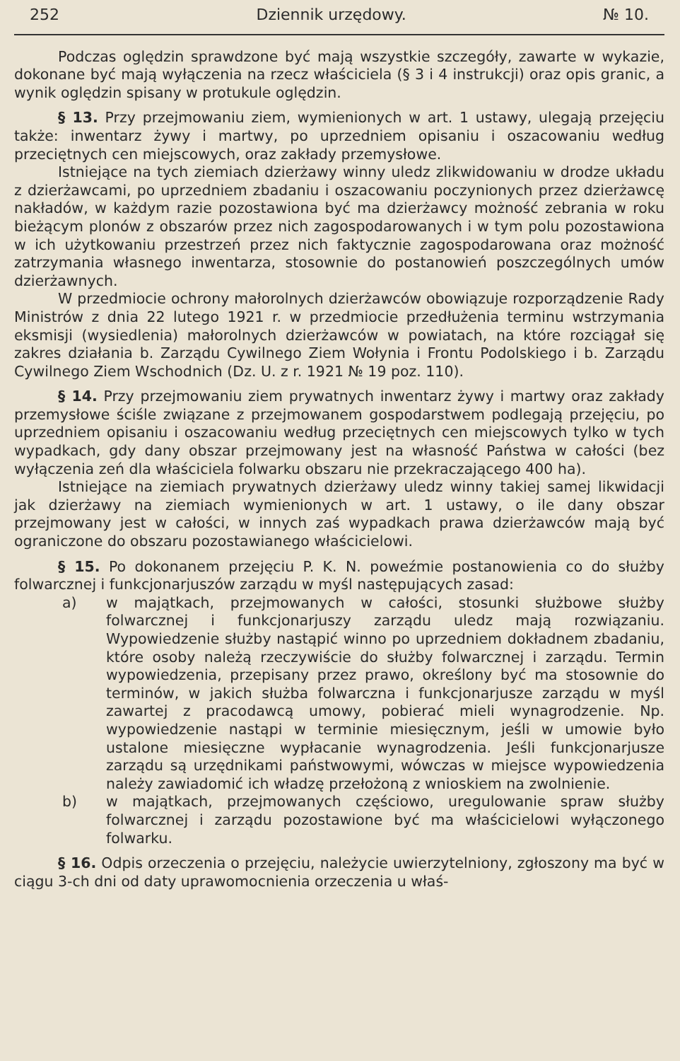252 Dziennik urzędowy. № 10.
Podczas oględzin sprawdzone być mają wszystkie szczegóły, zawarte w wykazie, dokonane być mają wyłączenia na rzecz właściciela (§ 3 i 4 instrukcji) oraz opis granic, a wynik oględzin spisany w protukule oględzin.
§ 13. Przy przejmowaniu ziem, wymienionych w art. 1 ustawy, ulegają przejęciu także: inwentarz żywy i martwy, po uprzedniem opisaniu i oszacowaniu według przeciętnych cen miejscowych, oraz zakłady przemysłowe.
Istniejące na tych ziemiach dzierżawy winny uledz zlikwidowaniu w drodze układu z dzierżawcami, po uprzedniem zbadaniu i oszacowaniu poczynionych przez dzierżawcę nakładów, w każdym razie pozostawiona być ma dzierżawcy możność zebrania w roku bieżącym plonów z obszarów przez nich zagospodarowanych i w tym polu pozostawiona w ich użytkowaniu przestrzeń przez nich faktycznie zagospodarowana oraz możność zatrzymania własnego inwentarza, stosownie do postanowień poszczególnych umów dzierżawnych.
W przedmiocie ochrony małorolnych dzierżawców obowiązuje rozporządzenie Rady Ministrów z dnia 22 lutego 1921 r. w przedmiocie przedłużenia terminu wstrzymania eksmisji (wysiedlenia) małorolnych dzierżawców w powiatach, na które rozciągał się zakres działania b. Zarządu Cywilnego Ziem Wołynia i Frontu Podolskiego i b. Zarządu Cywilnego Ziem Wschodnich (Dz. U. z r. 1921 № 19 poz. 110).
§ 14. Przy przejmowaniu ziem prywatnych inwentarz żywy i martwy oraz zakłady przemysłowe ściśle związane z przejmowanem gospodarstwem podlegają przejęciu, po uprzedniem opisaniu i oszacowaniu według przeciętnych cen miejscowych tylko w tych wypadkach, gdy dany obszar przejmowany jest na własność Państwa w całości (bez wyłączenia zeń dla właściciela folwarku obszaru nie przekraczającego 400 ha).
Istniejące na ziemiach prywatnych dzierżawy uledz winny takiej samej likwidacji jak dzierżawy na ziemiach wymienionych w art. 1 ustawy, o ile dany obszar przejmowany jest w całości, w innych zaś wypadkach prawa dzierżawców mają być ograniczone do obszaru pozostawianego właścicielowi.
§ 15. Po dokonanem przejęciu P. K. N. poweźmie postanowienia co do służby folwarcznej i funkcjonarjuszów zarządu w myśl następujących zasad:
a) w majątkach, przejmowanych w całości, stosunki służbowe służby folwarcznej i funkcjonarjuszy zarządu uledz mają rozwiązaniu. Wypowiedzenie służby nastąpić winno po uprzedniem dokładnem zbadaniu, które osoby należą rzeczywiście do służby folwarcznej i zarządu. Termin wypowiedzenia, przepisany przez prawo, określony być ma stosownie do terminów, w jakich służba folwarczna i funkcjonarjusze zarządu w myśl zawartej z pracodawcą umowy, pobierać mieli wynagrodzenie. Np. wypowiedzenie nastąpi w terminie miesięcznym, jeśli w umowie było ustalone miesięczne wypłacanie wynagrodzenia. Jeśli funkcjonarjusze zarządu są urzędnikami państwowymi, wówczas w miejsce wypowiedzenia należy zawiadomić ich władzę przełożoną z wnioskiem na zwolnienie.
b) w majątkach, przejmowanych częściowo, uregulowanie spraw służby folwarcznej i zarządu pozostawione być ma właścicielowi wyłączonego folwarku.
§ 16. Odpis orzeczenia o przejęciu, należycie uwierzytelniony, zgłoszony ma być w ciągu 3-ch dni od daty uprawomocnienia orzeczenia u właś-